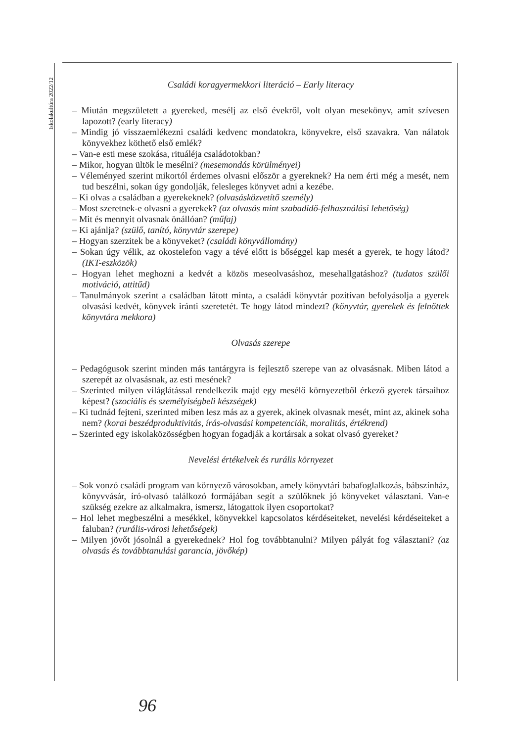Iskolakultúra 2022/12
Családi koragyermekkori literáció – Early literacy
– Miután megszületett a gyereked, mesélj az első évekről, volt olyan mesekönyv, amit szívesen lapozott? (early literacy)
– Mindig jó visszaemlékezni családi kedvenc mondatokra, könyvekre, első szavakra. Van nálatok könyvekhez köthető első emlék?
– Van-e esti mese szokása, rituáléja családotokban?
– Mikor, hogyan ültök le mesélni? (mesemondás körülményei)
– Véleményed szerint mikortól érdemes olvasni először a gyereknek? Ha nem érti még a mesét, nem tud beszélni, sokan úgy gondolják, felesleges könyvet adni a kezébe.
– Ki olvas a családban a gyerekeknek? (olvasásközvetítő személy)
– Most szeretnek-e olvasni a gyerekek? (az olvasás mint szabadidő-felhasználási lehetőség)
– Mit és mennyit olvasnak önállóan? (műfaj)
– Ki ajánlja? (szülő, tanító, könyvtár szerepe)
– Hogyan szerzitek be a könyveket? (családi könyvállomány)
– Sokan úgy vélik, az okostelefon vagy a tévé előtt is bőséggel kap mesét a gyerek, te hogy látod? (IKT-eszközök)
– Hogyan lehet meghozni a kedvét a közös meseolvasáshoz, mesehallgatáshoz? (tudatos szülői motiváció, attitűd)
– Tanulmányok szerint a családban látott minta, a családi könyvtár pozitívan befolyásolja a gyerek olvasási kedvét, könyvek iránti szeretetét. Te hogy látod mindezt? (könyvtár, gyerekek és felnőttek könyvtára mekkora)
Olvasás szerepe
– Pedagógusok szerint minden más tantárgyra is fejlesztő szerepe van az olvasásnak. Miben látod a szerepét az olvasásnak, az esti mesének?
– Szerinted milyen világlátással rendelkezik majd egy mesélő környezetből érkező gyerek társaihoz képest? (szociális és személyiségbeli készségek)
– Ki tudnád fejteni, szerinted miben lesz más az a gyerek, akinek olvasnak mesét, mint az, akinek soha nem? (korai beszédproduktivitás, írás-olvasási kompetenciák, moralitás, értékrend)
– Szerinted egy iskolaközösségben hogyan fogadják a kortársak a sokat olvasó gyereket?
Nevelési értékelvek és rurális környezet
– Sok vonzó családi program van környező városokban, amely könyvtári babafoglalkozás, bábszínház, könyvvásár, író-olvasó találkozó formájában segít a szülőknek jó könyveket választani. Van-e szükség ezekre az alkalmakra, ismersz, látogattok ilyen csoportokat?
– Hol lehet megbeszélni a mesékkel, könyvekkel kapcsolatos kérdéseiteket, nevelési kérdéseiteket a faluban? (rurális-városi lehetőségek)
– Milyen jövőt jósolnál a gyerekednek? Hol fog továbbtanulni? Milyen pályát fog választani? (az olvasás és továbbtanulási garancia, jövőkép)
96